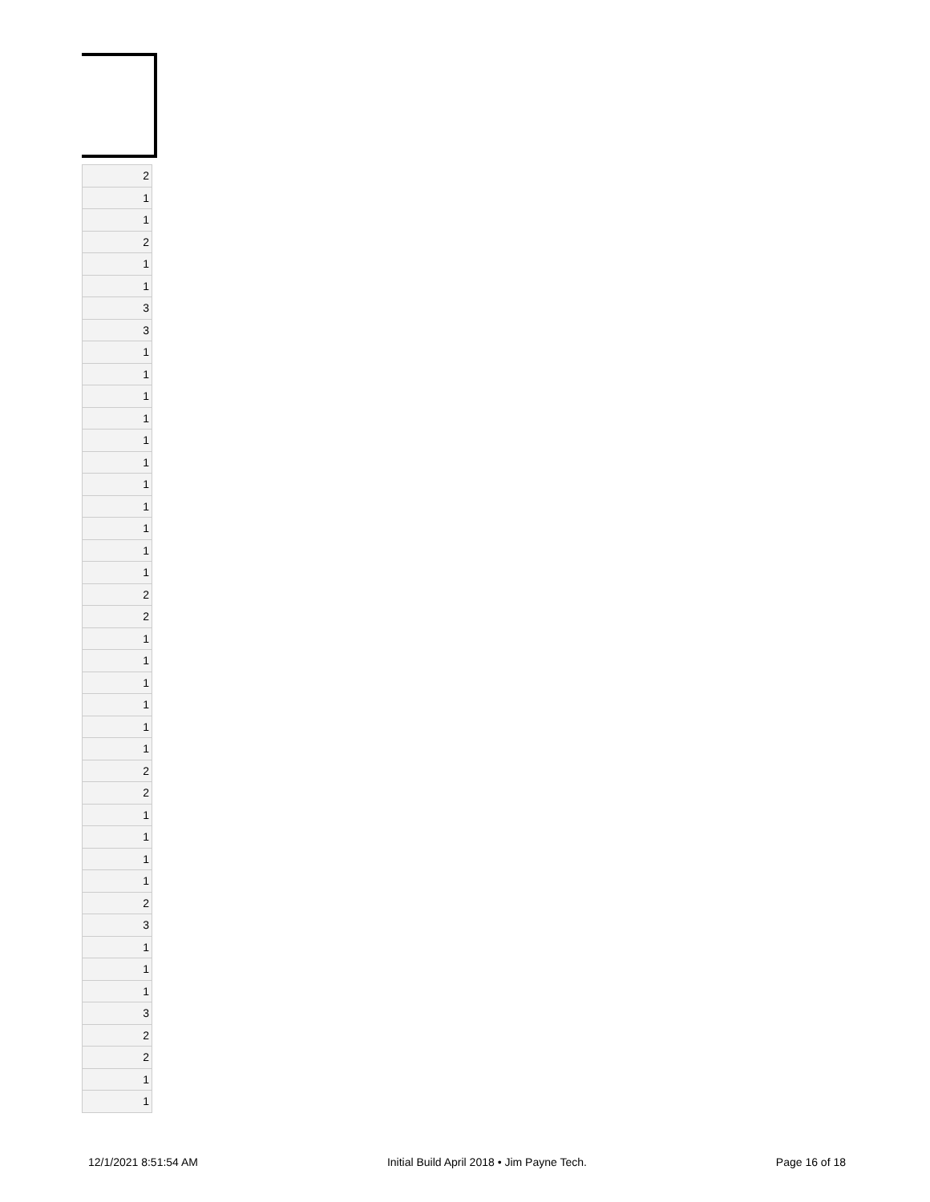| 2 |
| 1 |
| 1 |
| 2 |
| 1 |
| 1 |
| 3 |
| 3 |
| 1 |
| 1 |
| 1 |
| 1 |
| 1 |
| 1 |
| 1 |
| 1 |
| 1 |
| 1 |
| 1 |
| 2 |
| 2 |
| 1 |
| 1 |
| 1 |
| 1 |
| 1 |
| 1 |
| 2 |
| 2 |
| 1 |
| 1 |
| 1 |
| 1 |
| 2 |
| 3 |
| 1 |
| 1 |
| 1 |
| 3 |
| 2 |
| 2 |
| 1 |
| 1 |
12/1/2021 8:51:54 AM Initial Build April 2018 • Jim Payne Tech. Page 16 of 18